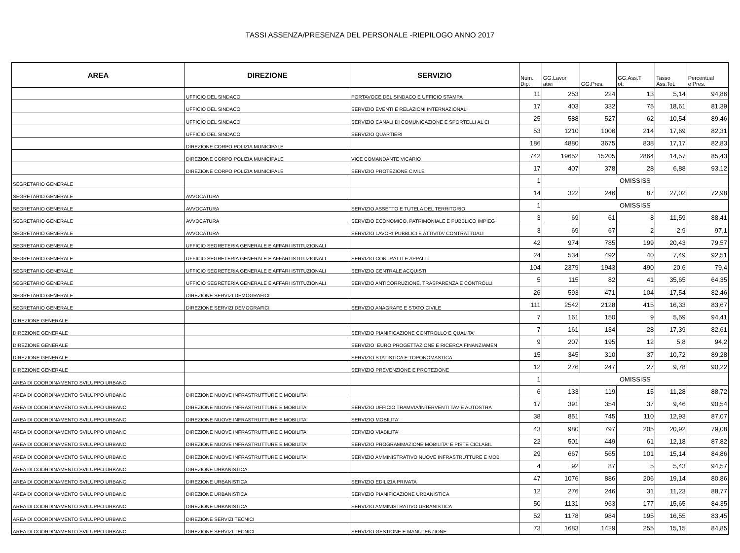TASSI ASSENZA/PRESENZA DEL PERSONALE -RIEPILOGO ANNO 2017
| AREA | DIREZIONE | SERVIZIO | Num. Dip. | GG.Lavor ativi | GG.Pres. | GG.Ass.T ot. | Tasso Ass.Tot. | Percentual e Pres. |
| --- | --- | --- | --- | --- | --- | --- | --- | --- |
| | UFFICIO DEL SINDACO | PORTAVOCE DEL SINDACO E UFFICIO STAMPA | 11 | 253 | 224 | 13 | 5,14 | 94,86 |
| | UFFICIO DEL SINDACO | SERVIZIO EVENTI E RELAZIONI INTERNAZIONALI | 17 | 403 | 332 | 75 | 18,61 | 81,39 |
| | UFFICIO DEL SINDACO | SERVIZIO CANALI DI COMUNICAZIONE E SPORTELLI AL CI | 25 | 588 | 527 | 62 | 10,54 | 89,46 |
| | UFFICIO DEL SINDACO | SERVIZIO QUARTIERI | 53 | 1210 | 1006 | 214 | 17,69 | 82,31 |
| | DIREZIONE CORPO POLIZIA MUNICIPALE | | 186 | 4880 | 3675 | 838 | 17,17 | 82,83 |
| | DIREZIONE CORPO POLIZIA MUNICIPALE | VICE COMANDANTE VICARIO | 742 | 19652 | 15205 | 2864 | 14,57 | 85,43 |
| | DIREZIONE CORPO POLIZIA MUNICIPALE | SERVIZIO PROTEZIONE CIVILE | 17 | 407 | 378 | 28 | 6,88 | 93,12 |
| SEGRETARIO GENERALE | | | 1 | OMISSISS | | | | |
| SEGRETARIO GENERALE | AVVOCATURA | | 14 | 322 | 246 | 87 | 27,02 | 72,98 |
| SEGRETARIO GENERALE | AVVOCATURA | SERVIZIO ASSETTO E TUTELA DEL TERRITORIO | 1 | OMISSISS | | | | |
| SEGRETARIO GENERALE | AVVOCATURA | SERVIZIO ECONOMICO, PATRIMONIALE E PUBBLICO IMPIEG | 3 | 69 | 61 | 8 | 11,59 | 88,41 |
| SEGRETARIO GENERALE | AVVOCATURA | SERVIZIO LAVORI PUBBLICI E ATTIVITA' CONTRATTUALI | 3 | 69 | 67 | 2 | 2,9 | 97,1 |
| SEGRETARIO GENERALE | UFFICIO SEGRETERIA GENERALE E AFFARI ISTITUZIONALI | | 42 | 974 | 785 | 199 | 20,43 | 79,57 |
| SEGRETARIO GENERALE | UFFICIO SEGRETERIA GENERALE E AFFARI ISTITUZIONALI | SERVIZIO CONTRATTI E APPALTI | 24 | 534 | 492 | 40 | 7,49 | 92,51 |
| SEGRETARIO GENERALE | UFFICIO SEGRETERIA GENERALE E AFFARI ISTITUZIONALI | SERVIZIO CENTRALE ACQUISTI | 104 | 2379 | 1943 | 490 | 20,6 | 79,4 |
| SEGRETARIO GENERALE | UFFICIO SEGRETERIA GENERALE E AFFARI ISTITUZIONALI | SERVIZIO ANTICORRUZIONE, TRASPARENZA E CONTROLLI | 5 | 115 | 82 | 41 | 35,65 | 64,35 |
| SEGRETARIO GENERALE | DIREZIONE SERVIZI DEMOGRAFICI | | 26 | 593 | 471 | 104 | 17,54 | 82,46 |
| SEGRETARIO GENERALE | DIREZIONE SERVIZI DEMOGRAFICI | SERVIZIO ANAGRAFE E STATO CIVILE | 111 | 2542 | 2128 | 415 | 16,33 | 83,67 |
| DIREZIONE GENERALE | | | 7 | 161 | 150 | 9 | 5,59 | 94,41 |
| DIREZIONE GENERALE | | SERVIZIO PIANIFICAZIONE CONTROLLO E QUALITA' | 7 | 161 | 134 | 28 | 17,39 | 82,61 |
| DIREZIONE GENERALE | | SERVIZIO EURO PROGETTAZIONE E RICERCA FINANZIAMEN | 9 | 207 | 195 | 12 | 5,8 | 94,2 |
| DIREZIONE GENERALE | | SERVIZIO STATISTICA E TOPONOMASTICA | 15 | 345 | 310 | 37 | 10,72 | 89,28 |
| DIREZIONE GENERALE | | SERVIZIO PREVENZIONE E PROTEZIONE | 12 | 276 | 247 | 27 | 9,78 | 90,22 |
| AREA DI COORDINAMENTO SVILUPPO URBANO | | | 1 | OMISSISS | | | | |
| AREA DI COORDINAMENTO SVILUPPO URBANO | DIREZIONE NUOVE INFRASTRUTTURE E MOBILITA' | | 6 | 133 | 119 | 15 | 11,28 | 88,72 |
| AREA DI COORDINAMENTO SVILUPPO URBANO | DIREZIONE NUOVE INFRASTRUTTURE E MOBILITA' | SERVIZIO UFFICIO TRAMVIA/INTERVENTI TAV E AUTOSTRA | 17 | 391 | 354 | 37 | 9,46 | 90,54 |
| AREA DI COORDINAMENTO SVILUPPO URBANO | DIREZIONE NUOVE INFRASTRUTTURE E MOBILITA' | SERVIZIO MOBILITA' | 38 | 851 | 745 | 110 | 12,93 | 87,07 |
| AREA DI COORDINAMENTO SVILUPPO URBANO | DIREZIONE NUOVE INFRASTRUTTURE E MOBILITA' | SERVIZIO VIABILITA' | 43 | 980 | 797 | 205 | 20,92 | 79,08 |
| AREA DI COORDINAMENTO SVILUPPO URBANO | DIREZIONE NUOVE INFRASTRUTTURE E MOBILITA' | SERVIZIO PROGRAMMAZIONE MOBILITA' E PISTE CICLABIL | 22 | 501 | 449 | 61 | 12,18 | 87,82 |
| AREA DI COORDINAMENTO SVILUPPO URBANO | DIREZIONE NUOVE INFRASTRUTTURE E MOBILITA' | SERVIZIO AMMINISTRATIVO NUOVE INFRASTRUTTURE E MOB | 29 | 667 | 565 | 101 | 15,14 | 84,86 |
| AREA DI COORDINAMENTO SVILUPPO URBANO | DIREZIONE URBANISTICA | | 4 | 92 | 87 | 5 | 5,43 | 94,57 |
| AREA DI COORDINAMENTO SVILUPPO URBANO | DIREZIONE URBANISTICA | SERVIZIO EDILIZIA PRIVATA | 47 | 1076 | 886 | 206 | 19,14 | 80,86 |
| AREA DI COORDINAMENTO SVILUPPO URBANO | DIREZIONE URBANISTICA | SERVIZIO PIANIFICAZIONE URBANISTICA | 12 | 276 | 246 | 31 | 11,23 | 88,77 |
| AREA DI COORDINAMENTO SVILUPPO URBANO | DIREZIONE URBANISTICA | SERVIZIO AMMINISTRATIVO URBANISTICA | 50 | 1131 | 963 | 177 | 15,65 | 84,35 |
| AREA DI COORDINAMENTO SVILUPPO URBANO | DIREZIONE SERVIZI TECNICI | | 52 | 1178 | 984 | 195 | 16,55 | 83,45 |
| AREA DI COORDINAMENTO SVILUPPO URBANO | DIREZIONE SERVIZI TECNICI | SERVIZIO GESTIONE E MANUTENZIONE | 73 | 1683 | 1429 | 255 | 15,15 | 84,85 |